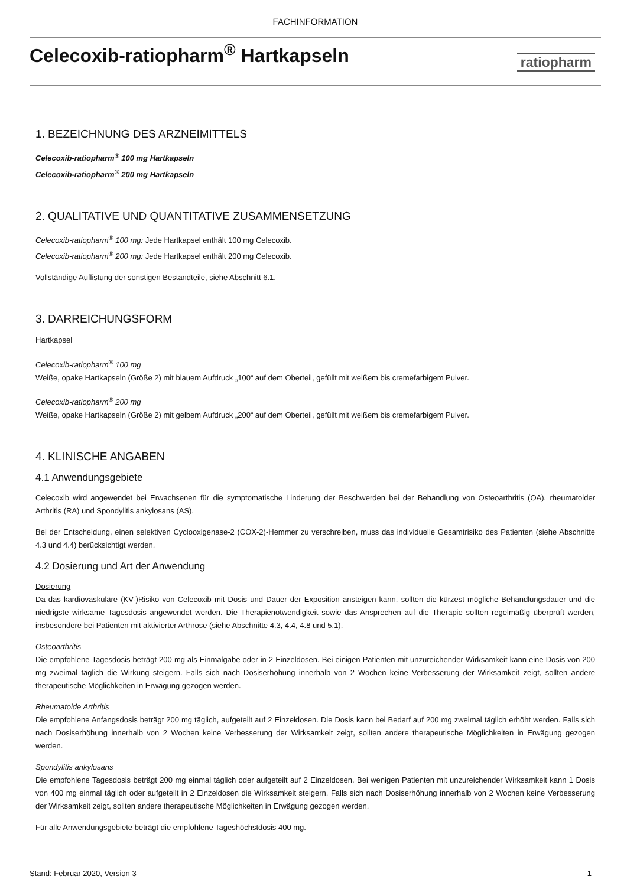FACHINFORMATION
Celecoxib-ratiopharm<sup>®</sup> Hartkapseln
ratiopharm
1. BEZEICHNUNG DES ARZNEIMITTELS
Celecoxib-ratiopharm<sup>®</sup> 100 mg Hartkapseln
Celecoxib-ratiopharm<sup>®</sup> 200 mg Hartkapseln
2. QUALITATIVE UND QUANTITATIVE ZUSAMMENSETZUNG
Celecoxib-ratiopharm<sup>®</sup> 100 mg: Jede Hartkapsel enthält 100 mg Celecoxib.
Celecoxib-ratiopharm<sup>®</sup> 200 mg: Jede Hartkapsel enthält 200 mg Celecoxib.
Vollständige Auflistung der sonstigen Bestandteile, siehe Abschnitt 6.1.
3. DARREICHUNGSFORM
Hartkapsel
Celecoxib-ratiopharm<sup>®</sup> 100 mg
Weiße, opake Hartkapseln (Größe 2) mit blauem Aufdruck „100“ auf dem Oberteil, gefüllt mit weißem bis cremefarbigem Pulver.
Celecoxib-ratiopharm<sup>®</sup> 200 mg
Weiße, opake Hartkapseln (Größe 2) mit gelbem Aufdruck „200“ auf dem Oberteil, gefüllt mit weißem bis cremefarbigem Pulver.
4. KLINISCHE ANGABEN
4.1 Anwendungsgebiete
Celecoxib wird angewendet bei Erwachsenen für die symptomatische Linderung der Beschwerden bei der Behandlung von Osteoarthritis (OA), rheumatoider Arthritis (RA) und Spondylitis ankylosans (AS).
Bei der Entscheidung, einen selektiven Cyclooxigenase-2 (COX-2)-Hemmer zu verschreiben, muss das individuelle Gesamtrisiko des Patienten (siehe Abschnitte 4.3 und 4.4) berücksichtigt werden.
4.2 Dosierung und Art der Anwendung
Dosierung
Da das kardiovaskuläre (KV-)Risiko von Celecoxib mit Dosis und Dauer der Exposition ansteigen kann, sollten die kürzest mögliche Behandlungsdauer und die niedrigste wirksame Tagesdosis angewendet werden. Die Therapienotwendigkeit sowie das Ansprechen auf die Therapie sollten regelmäßig überprüft werden, insbesondere bei Patienten mit aktivierter Arthrose (siehe Abschnitte 4.3, 4.4, 4.8 und 5.1).
Osteoarthritis
Die empfohlene Tagesdosis beträgt 200 mg als Einmalgabe oder in 2 Einzeldosen. Bei einigen Patienten mit unzureichender Wirksamkeit kann eine Dosis von 200 mg zweimal täglich die Wirkung steigern. Falls sich nach Dosiserhöhung innerhalb von 2 Wochen keine Verbesserung der Wirksamkeit zeigt, sollten andere therapeutische Möglichkeiten in Erwägung gezogen werden.
Rheumatoide Arthritis
Die empfohlene Anfangsdosis beträgt 200 mg täglich, aufgeteilt auf 2 Einzeldosen. Die Dosis kann bei Bedarf auf 200 mg zweimal täglich erhöht werden. Falls sich nach Dosiserhöhung innerhalb von 2 Wochen keine Verbesserung der Wirksamkeit zeigt, sollten andere therapeutische Möglichkeiten in Erwägung gezogen werden.
Spondylitis ankylosans
Die empfohlene Tagesdosis beträgt 200 mg einmal täglich oder aufgeteilt auf 2 Einzeldosen. Bei wenigen Patienten mit unzureichender Wirksamkeit kann 1 Dosis von 400 mg einmal täglich oder aufgeteilt in 2 Einzeldosen die Wirksamkeit steigern. Falls sich nach Dosiserhöhung innerhalb von 2 Wochen keine Verbesserung der Wirksamkeit zeigt, sollten andere therapeutische Möglichkeiten in Erwägung gezogen werden.
Für alle Anwendungsgebiete beträgt die empfohlene Tageshöchstdosis 400 mg.
Stand: Februar 2020, Version 3 1